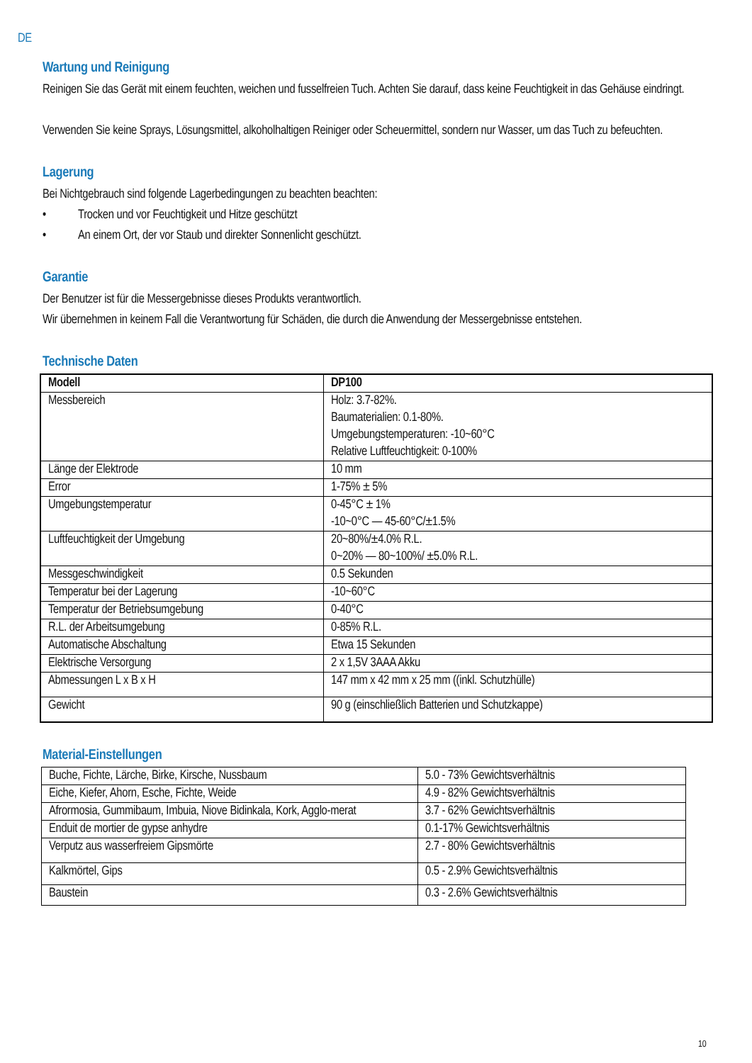DE
Wartung und Reinigung
Reinigen Sie das Gerät mit einem feuchten, weichen und fusselfreien Tuch. Achten Sie darauf, dass keine Feuchtigkeit in das Gehäuse eindringt.
Verwenden Sie keine Sprays, Lösungsmittel, alkoholhaltigen Reiniger oder Scheuermittel, sondern nur Wasser, um das Tuch zu befeuchten.
Lagerung
Bei Nichtgebrauch sind folgende Lagerbedingungen zu beachten beachten:
• Trocken und vor Feuchtigkeit und Hitze geschützt
• An einem Ort, der vor Staub und direkter Sonnenlicht geschützt.
Garantie
Der Benutzer ist für die Messergebnisse dieses Produkts verantwortlich.
Wir übernehmen in keinem Fall die Verantwortung für Schäden, die durch die Anwendung der Messergebnisse entstehen.
Technische Daten
| Modell | DP100 |
| Messbereich | Holz: 3.7-82%. Baumaterialien: 0.1-80%. Umgebungstemperaturen: -10~60°C Relative Luftfeuchtigkeit: 0-100% |
| Länge der Elektrode | 10 mm |
| Error | 1-75% ± 5% |
| Umgebungstemperatur | 0-45°C ± 1% -10~0°C — 45-60°C/±1.5% |
| Luftfeuchtigkeit der Umgebung | 20~80%/±4.0% R.L. 0~20% — 80~100%/ ±5.0% R.L. |
| Messgeschwindigkeit | 0.5 Sekunden |
| Temperatur bei der Lagerung | -10~60°C |
| Temperatur der Betriebsumgebung | 0-40°C |
| R.L. der Arbeitsumgebung | 0-85% R.L. |
| Automatische Abschaltung | Etwa 15 Sekunden |
| Elektrische Versorgung | 2 x 1,5V 3AAA Akku |
| Abmessungen L x B x H | 147 mm x 42 mm x 25 mm ((inkl. Schutzhülle) |
| Gewicht | 90 g (einschließlich Batterien und Schutzkappe) |
Material-Einstellungen
| Buche, Fichte, Lärche, Birke, Kirsche, Nussbaum | 5.0 - 73% Gewichtsverhältnis |
| Eiche, Kiefer, Ahorn, Esche, Fichte, Weide | 4.9 - 82% Gewichtsverhältnis |
| Afrormosia, Gummibaum, Imbuia, Niove Bidinkala, Kork, Agglo-merat | 3.7 - 62% Gewichtsverhältnis |
| Enduit de mortier de gypse anhydre | 0.1-17% Gewichtsverhältnis |
| Verputz aus wasserfreiem Gipsmörte | 2.7 - 80% Gewichtsverhältnis |
| Kalkmörtel, Gips | 0.5 - 2.9% Gewichtsverhältnis |
| Baustein | 0.3 - 2.6% Gewichtsverhältnis |
10